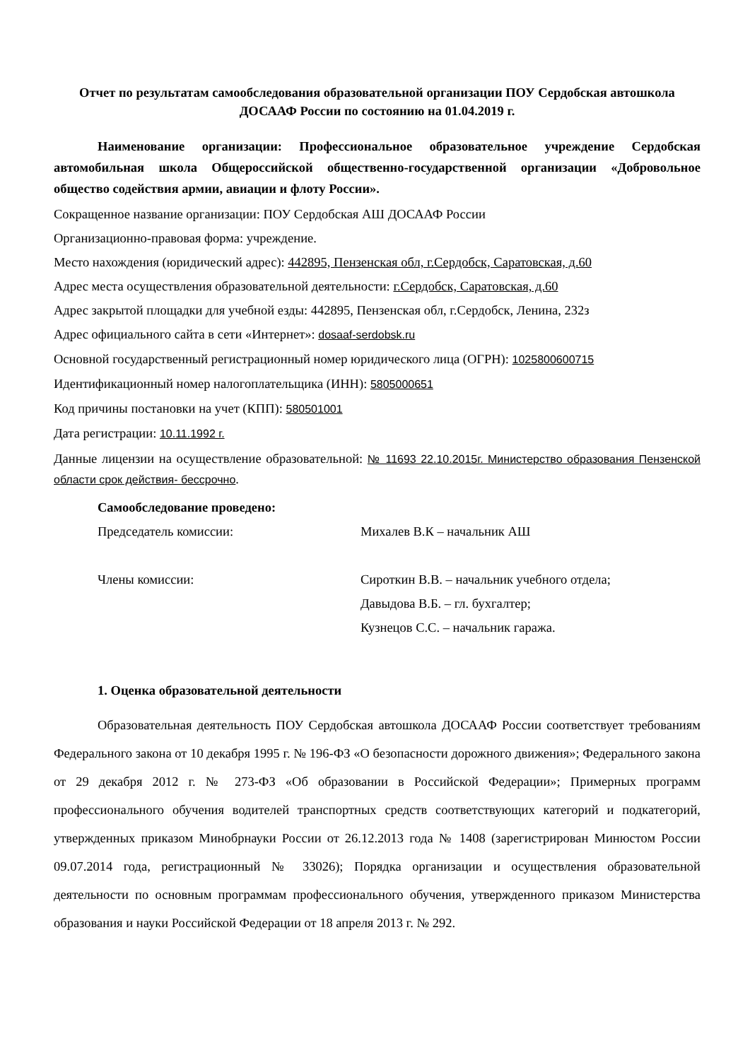Отчет по результатам самообследования образовательной организации ПОУ Сердобская автошкола ДОСААФ России по состоянию на 01.04.2019 г.
Наименование организации: Профессиональное образовательное учреждение Сердобская автомобильная школа Общероссийской общественно-государственной организации «Добровольное общество содействия армии, авиации и флоту России».
Сокращенное название организации: ПОУ Сердобская АШ ДОСААФ России
Организационно-правовая форма: учреждение.
Место нахождения (юридический адрес): 442895, Пензенская обл, г.Сердобск, Саратовская, д.60
Адрес места осуществления образовательной деятельности: г.Сердобск, Саратовская, д.60
Адрес закрытой площадки для учебной езды: 442895, Пензенская обл, г.Сердобск, Ленина, 232з
Адрес официального сайта в сети «Интернет»: dosaaf-serdobsk.ru
Основной государственный регистрационный номер юридического лица (ОГРН): 1025800600715
Идентификационный номер налогоплательщика (ИНН): 5805000651
Код причины постановки на учет (КПП): 580501001
Дата регистрации: 10.11.1992 г.
Данные лицензии на осуществление образовательной: № 11693 22.10.2015г. Министерство образования Пензенской области срок действия- бессрочно.
Самообследование проведено:
Председатель комиссии: Михалев В.К – начальник АШ
Члены комиссии: Сироткин В.В. – начальник учебного отдела;
Давыдова В.Б. – гл. бухгалтер;
Кузнецов С.С. – начальник гаража.
1. Оценка образовательной деятельности
Образовательная деятельность ПОУ Сердобская автошкола ДОСААФ России соответствует требованиям Федерального закона от 10 декабря 1995 г. № 196-ФЗ «О безопасности дорожного движения»; Федерального закона от 29 декабря 2012 г. № 273-ФЗ «Об образовании в Российской Федерации»; Примерных программ профессионального обучения водителей транспортных средств соответствующих категорий и подкатегорий, утвержденных приказом Минобрнауки России от 26.12.2013 года № 1408 (зарегистрирован Минюстом России 09.07.2014 года, регистрационный № 33026); Порядка организации и осуществления образовательной деятельности по основным программам профессионального обучения, утвержденного приказом Министерства образования и науки Российской Федерации от 18 апреля 2013 г. № 292.